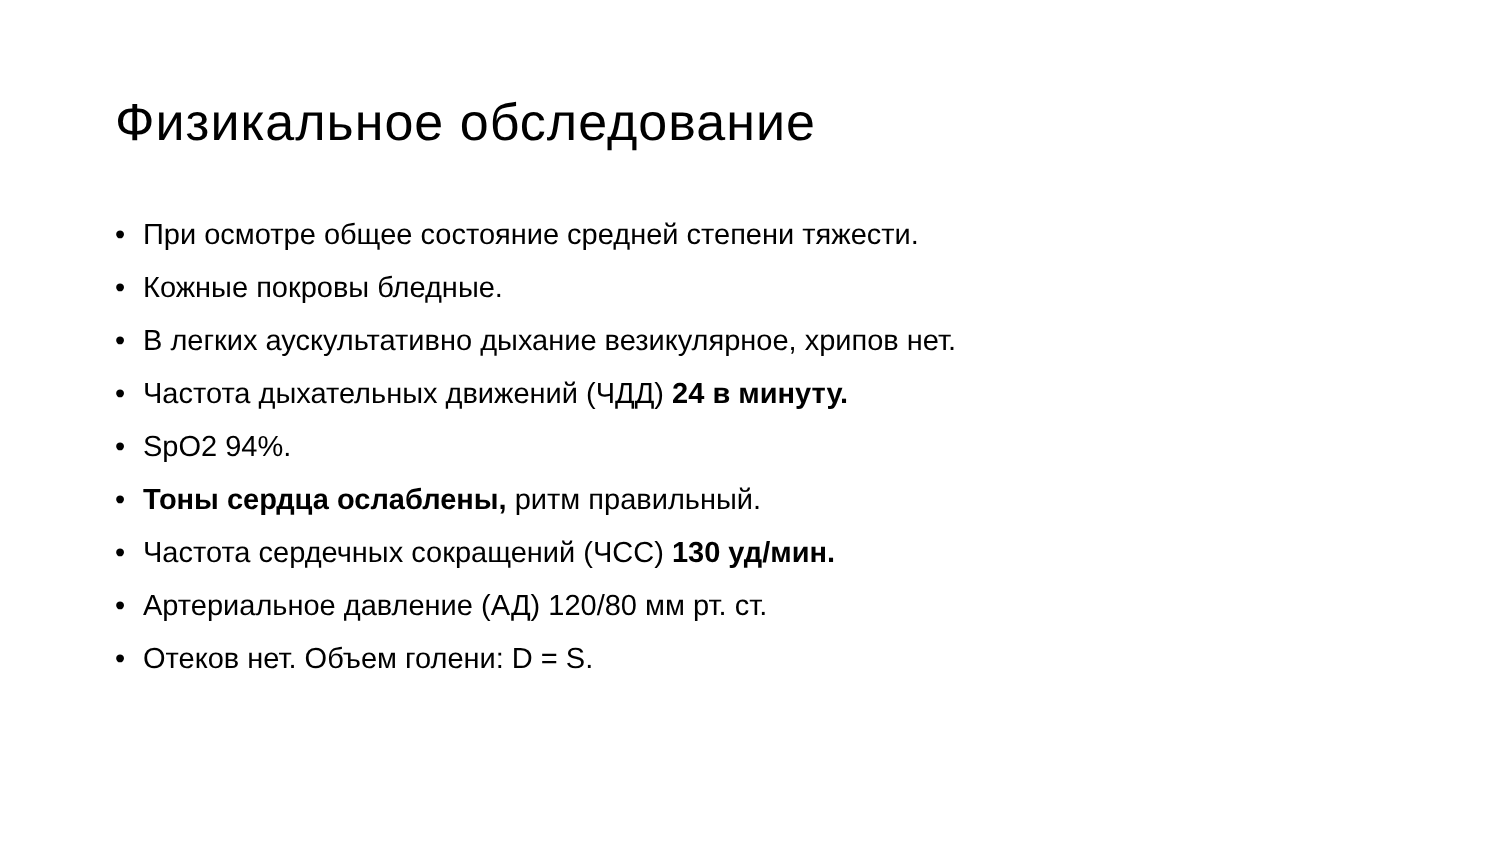Физикальное обследование
• При осмотре общее состояние средней степени тяжести.
• Кожные покровы бледные.
• В легких аускультативно дыхание везикулярное, хрипов нет.
• Частота дыхательных движений (ЧДД) 24 в минуту.
• SpO2 94%.
• Тоны сердца ослаблены, ритм правильный.
• Частота сердечных сокращений (ЧСС) 130 уд/мин.
• Артериальное давление (АД) 120/80 мм рт. ст.
• Отеков нет. Объем голени: D = S.